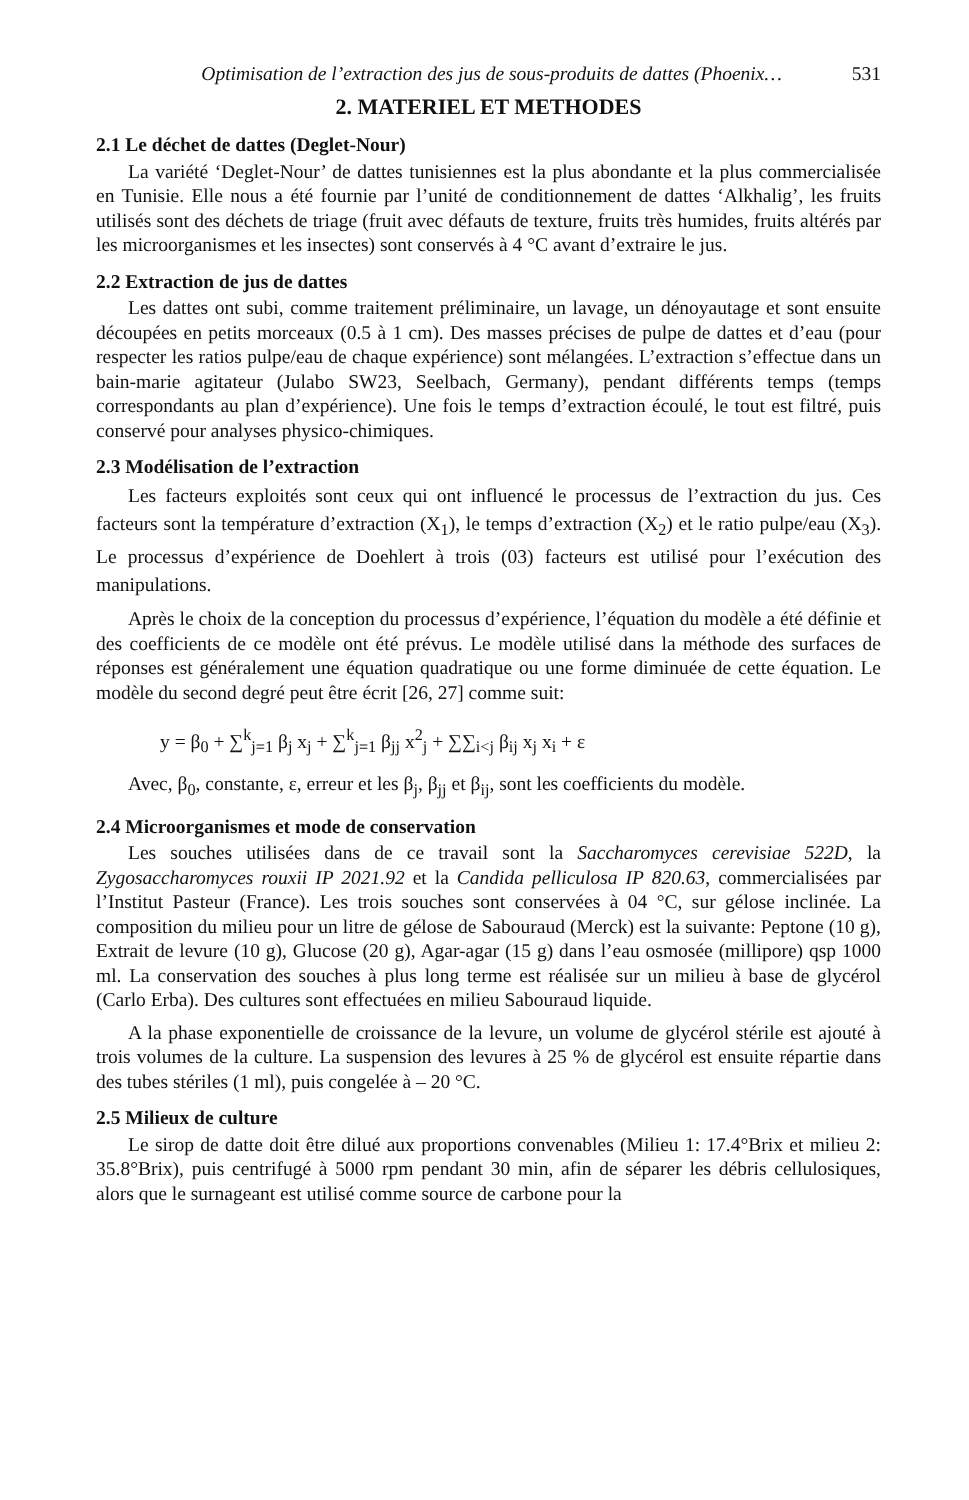Optimisation de l’extraction des jus de sous-produits de dattes (Phoenix… 531
2. MATERIEL ET METHODES
2.1 Le déchet de dattes (Deglet-Nour)
La variété ‘Deglet-Nour’ de dattes tunisiennes est la plus abondante et la plus commercialisée en Tunisie. Elle nous a été fournie par l’unité de conditionnement de dattes ‘Alkhalig’, les fruits utilisés sont des déchets de triage (fruit avec défauts de texture, fruits très humides, fruits altérés par les microorganismes et les insectes) sont conservés à 4 °C avant d’extraire le jus.
2.2 Extraction de jus de dattes
Les dattes ont subi, comme traitement préliminaire, un lavage, un dénoyautage et sont ensuite découpées en petits morceaux (0.5 à 1 cm). Des masses précises de pulpe de dattes et d’eau (pour respecter les ratios pulpe/eau de chaque expérience) sont mélangées. L’extraction s’effectue dans un bain-marie agitateur (Julabo SW23, Seelbach, Germany), pendant différents temps (temps correspondants au plan d’expérience). Une fois le temps d’extraction écoulé, le tout est filtré, puis conservé pour analyses physico-chimiques.
2.3 Modélisation de l’extraction
Les facteurs exploités sont ceux qui ont influencé le processus de l’extraction du jus. Ces facteurs sont la température d’extraction (X<sub>1</sub>), le temps d’extraction (X<sub>2</sub>) et le ratio pulpe/eau (X<sub>3</sub>). Le processus d’expérience de Doehlert à trois (03) facteurs est utilisé pour l’exécution des manipulations.
Après le choix de la conception du processus d’expérience, l’équation du modèle a été définie et des coefficients de ce modèle ont été prévus. Le modèle utilisé dans la méthode des surfaces de réponses est généralement une équation quadratique ou une forme diminuée de cette équation. Le modèle du second degré peut être écrit [26, 27] comme suit:
y = β<sub>0</sub> + ∑<sup>k</sup><sub>j=1</sub> β<sub>j</sub> x<sub>j</sub> + ∑<sup>k</sup><sub>j=1</sub> β<sub>jj</sub> x<sup>2</sup><sub>j</sub> + ∑∑<sub>i<j</sub> β<sub>ij</sub> x<sub>j</sub> x<sub>i</sub> + ε
Avec, β<sub>0</sub>, constante, ε, erreur et les β<sub>j</sub>, β<sub>jj</sub> et β<sub>ij</sub>, sont les coefficients du modèle.
2.4 Microorganismes et mode de conservation
Les souches utilisées dans de ce travail sont la Saccharomyces cerevisiae 522D, la Zygosaccharomyces rouxii IP 2021.92 et la Candida pelliculosa IP 820.63, commercialisées par l’Institut Pasteur (France). Les trois souches sont conservées à 04 °C, sur gélose inclinée. La composition du milieu pour un litre de gélose de Sabouraud (Merck) est la suivante: Peptone (10 g), Extrait de levure (10 g), Glucose (20 g), Agar-agar (15 g) dans l’eau osmosée (millipore) qsp 1000 ml. La conservation des souches à plus long terme est réalisée sur un milieu à base de glycérol (Carlo Erba). Des cultures sont effectuées en milieu Sabouraud liquide.
A la phase exponentielle de croissance de la levure, un volume de glycérol stérile est ajouté à trois volumes de la culture. La suspension des levures à 25 % de glycérol est ensuite répartie dans des tubes stériles (1 ml), puis congelée à – 20 °C.
2.5 Milieux de culture
Le sirop de datte doit être dilué aux proportions convenables (Milieu 1: 17.4°Brix et milieu 2: 35.8°Brix), puis centrifugé à 5000 rpm pendant 30 min, afin de séparer les débris cellulosiques, alors que le surnageant est utilisé comme source de carbone pour la